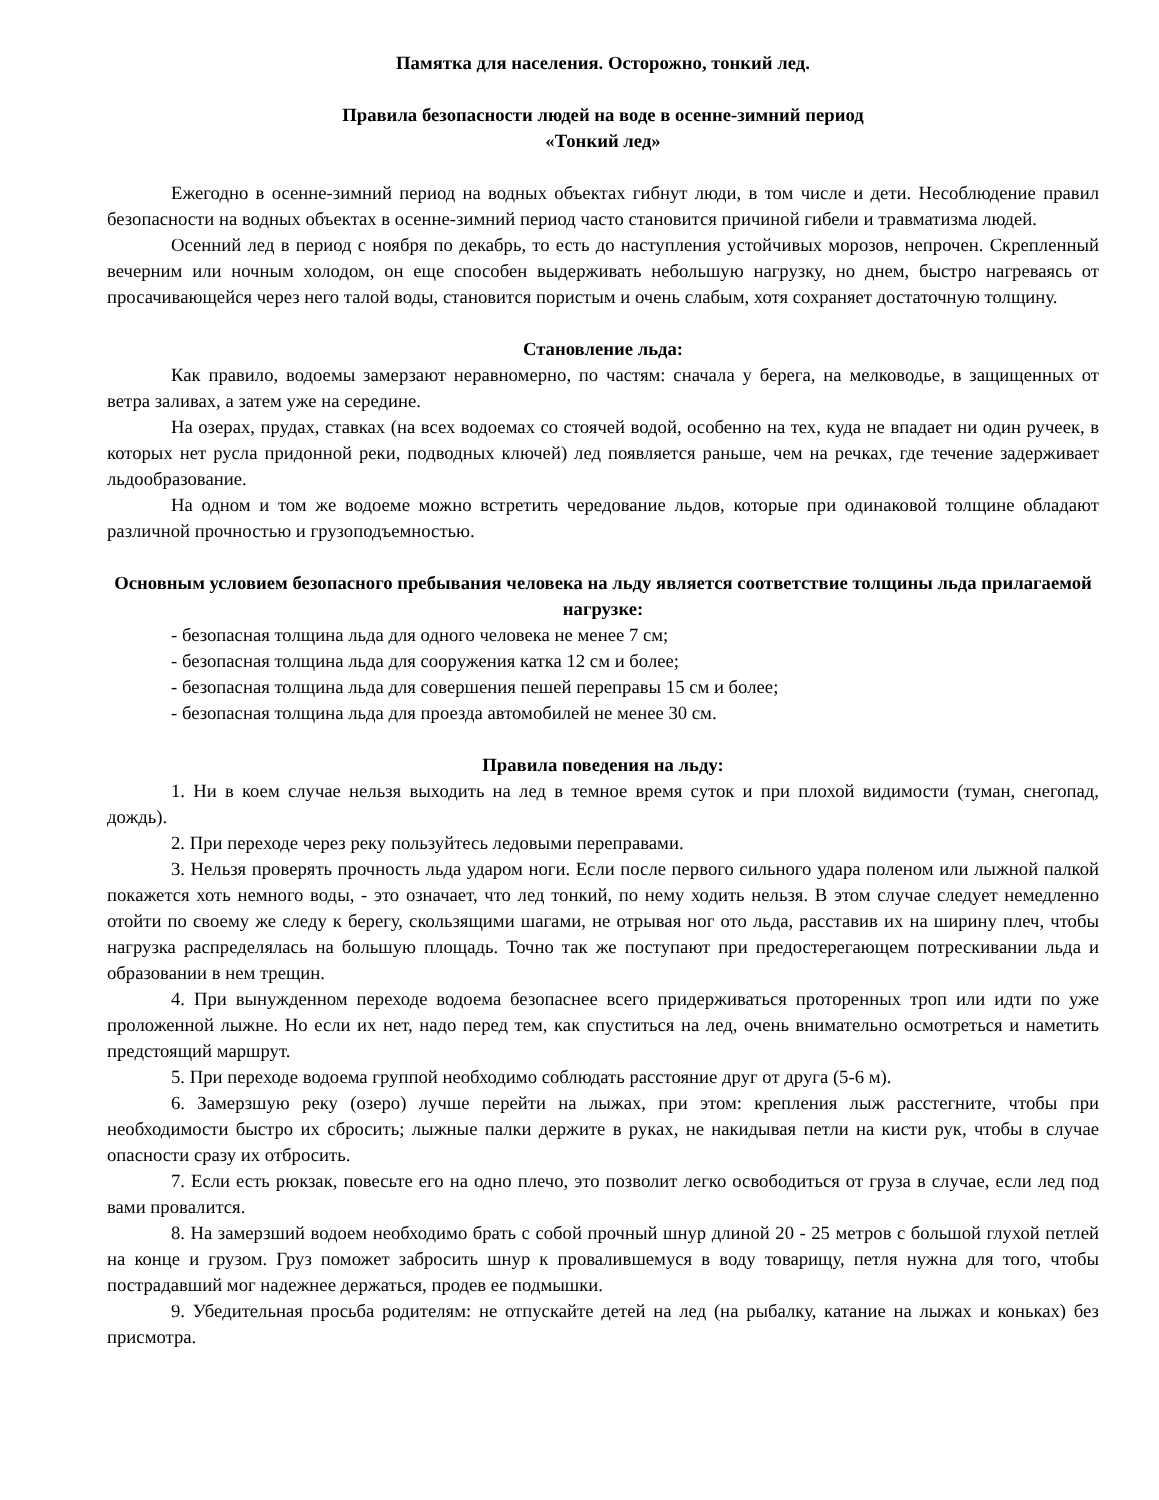Памятка для населения. Осторожно, тонкий лед.
Правила безопасности людей на воде в осенне-зимний период
«Тонкий лед»
Ежегодно в осенне-зимний период на водных объектах гибнут люди, в том числе и дети. Несоблюдение правил безопасности на водных объектах в осенне-зимний период часто становится причиной гибели и травматизма людей.
Осенний лед в период с ноября по декабрь, то есть до наступления устойчивых морозов, непрочен. Скрепленный вечерним или ночным холодом, он еще способен выдерживать небольшую нагрузку, но днем, быстро нагреваясь от просачивающейся через него талой воды, становится пористым и очень слабым, хотя сохраняет достаточную толщину.
Становление льда:
Как правило, водоемы замерзают неравномерно, по частям: сначала у берега, на мелководье, в защищенных от ветра заливах, а затем уже на середине.
На озерах, прудах, ставках (на всех водоемах со стоячей водой, особенно на тех, куда не впадает ни один ручеек, в которых нет русла придонной реки, подводных ключей) лед появляется раньше, чем на речках, где течение задерживает льдообразование.
На одном и том же водоеме можно встретить чередование льдов, которые при одинаковой толщине обладают различной прочностью и грузоподъемностью.
Основным условием безопасного пребывания человека на льду является соответствие толщины льда прилагаемой нагрузке:
- безопасная толщина льда для одного человека не менее 7 см;
- безопасная толщина льда для сооружения катка 12 см и более;
- безопасная толщина льда для совершения пешей переправы 15 см и более;
- безопасная толщина льда для проезда автомобилей не менее 30 см.
Правила поведения на льду:
1. Ни в коем случае нельзя выходить на лед в темное время суток и при плохой видимости (туман, снегопад, дождь).
2. При переходе через реку пользуйтесь ледовыми переправами.
3. Нельзя проверять прочность льда ударом ноги. Если после первого сильного удара поленом или лыжной палкой покажется хоть немного воды, - это означает, что лед тонкий, по нему ходить нельзя. В этом случае следует немедленно отойти по своему же следу к берегу, скользящими шагами, не отрывая ног ото льда, расставив их на ширину плеч, чтобы нагрузка распределялась на большую площадь. Точно так же поступают при предостерегающем потрескивании льда и образовании в нем трещин.
4. При вынужденном переходе водоема безопаснее всего придерживаться проторенных троп или идти по уже проложенной лыжне. Но если их нет, надо перед тем, как спуститься на лед, очень внимательно осмотреться и наметить предстоящий маршрут.
5. При переходе водоема группой необходимо соблюдать расстояние друг от друга (5-6 м).
6. Замерзшую реку (озеро) лучше перейти на лыжах, при этом: крепления лыж расстегните, чтобы при необходимости быстро их сбросить; лыжные палки держите в руках, не накидывая петли на кисти рук, чтобы в случае опасности сразу их отбросить.
7. Если есть рюкзак, повесьте его на одно плечо, это позволит легко освободиться от груза в случае, если лед под вами провалится.
8. На замерзший водоем необходимо брать с собой прочный шнур длиной 20 - 25 метров с большой глухой петлей на конце и грузом. Груз поможет забросить шнур к провалившемуся в воду товарищу, петля нужна для того, чтобы пострадавший мог надежнее держаться, продев ее подмышки.
9. Убедительная просьба родителям: не отпускайте детей на лед (на рыбалку, катание на лыжах и коньках) без присмотра.